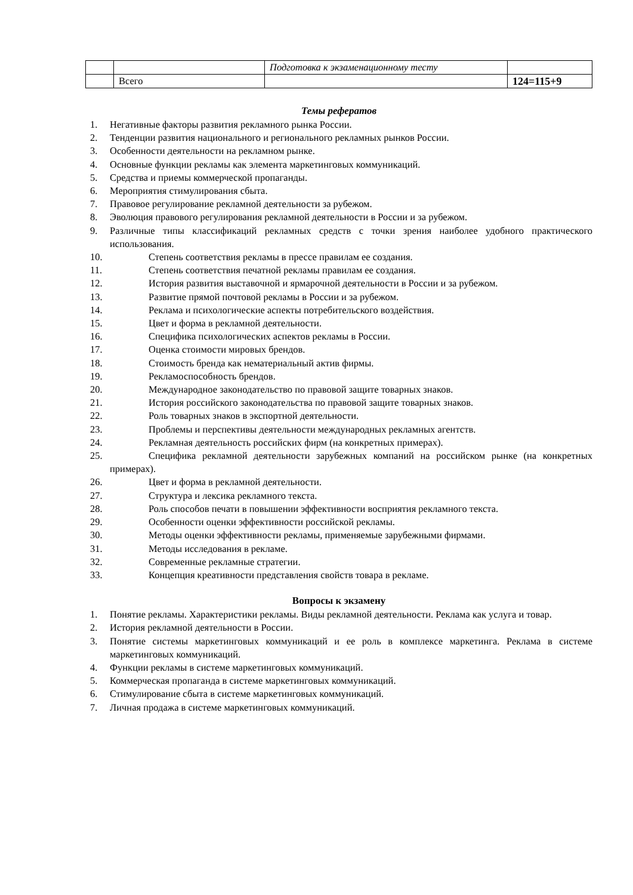| | | Подготовка к экзаменационному тесту | |
| | Всего | | 124=115+9 |
Темы рефератов
1. Негативные факторы развития рекламного рынка России.
2. Тенденции развития национального и регионального рекламных рынков России.
3. Особенности деятельности на рекламном рынке.
4. Основные функции рекламы как элемента маркетинговых коммуникаций.
5. Средства и приемы коммерческой пропаганды.
6. Мероприятия стимулирования сбыта.
7. Правовое регулирование рекламной деятельности за рубежом.
8. Эволюция правового регулирования рекламной деятельности в России и за рубежом.
9. Различные типы классификаций рекламных средств с точки зрения наиболее удобного практического использования.
10. Степень соответствия рекламы в прессе правилам ее создания.
11. Степень соответствия печатной рекламы правилам ее создания.
12. История развития выставочной и ярмарочной деятельности в России и за рубежом.
13. Развитие прямой почтовой рекламы в России и за рубежом.
14. Реклама и психологические аспекты потребительского воздействия.
15. Цвет и форма в рекламной деятельности.
16. Специфика психологических аспектов рекламы в России.
17. Оценка стоимости мировых брендов.
18. Стоимость бренда как нематериальный актив фирмы.
19. Рекламоспособность брендов.
20. Международное законодательство по правовой защите товарных знаков.
21. История российского законодательства по правовой защите товарных знаков.
22. Роль товарных знаков в экспортной деятельности.
23. Проблемы и перспективы деятельности международных рекламных агентств.
24. Рекламная деятельность российских фирм (на конкретных примерах).
25. Специфика рекламной деятельности зарубежных компаний на российском рынке (на конкретных примерах).
26. Цвет и форма в рекламной деятельности.
27. Структура и лексика рекламного текста.
28. Роль способов печати в повышении эффективности восприятия рекламного текста.
29. Особенности оценки эффективности российской рекламы.
30. Методы оценки эффективности рекламы, применяемые зарубежными фирмами.
31. Методы исследования в рекламе.
32. Современные рекламные стратегии.
33. Концепция креативности представления свойств товара в рекламе.
Вопросы к экзамену
1. Понятие рекламы. Характеристики рекламы. Виды рекламной деятельности. Реклама как услуга и товар.
2. История рекламной деятельности в России.
3. Понятие системы маркетинговых коммуникаций и ее роль в комплексе маркетинга. Реклама в системе маркетинговых коммуникаций.
4. Функции рекламы в системе маркетинговых коммуникаций.
5. Коммерческая пропаганда в системе маркетинговых коммуникаций.
6. Стимулирование сбыта в системе маркетинговых коммуникаций.
7. Личная продажа в системе маркетинговых коммуникаций.